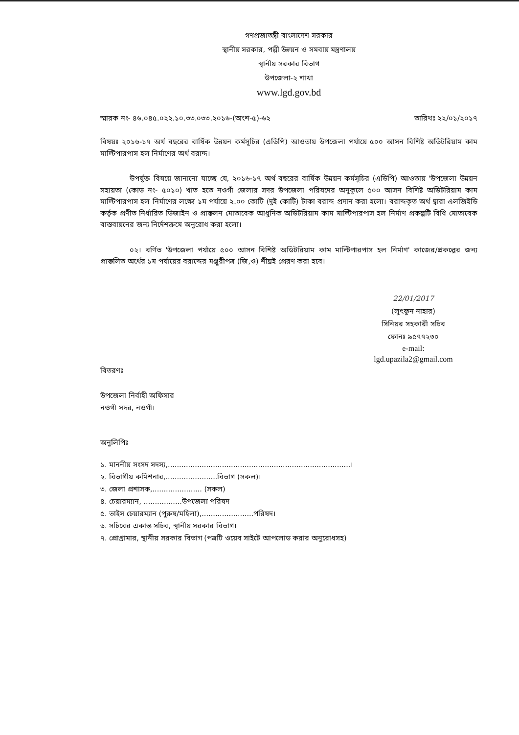গণপ্রজাতন্ত্রী বাংলাদেশ সরকার
স্থানীয় সরকার, পল্লী উন্নয়ন ও সমবায় মন্ত্রণালয়
স্থানীয় সরকার বিভাগ
উপজেলা-২ শাখা
www.lgd.gov.bd
স্মারক নং- ৪৬.০৪৫.০২২.১০.৩৩.০৩৩.২০১৬-(অংশ-৫)-৬২ তারিখঃ ২২/০১/২০১৭
বিষয়ঃ ২০১৬-১৭ অর্থ বছরের বার্ষিক উন্নয়ন কর্মসূচির (এডিপি) আওতায় উপজেলা পর্যায়ে ৫০০ আসন বিশিষ্ট অডিটরিয়াম কাম মাল্টিপারপাস হল নির্মাণের অর্থ বরাদ্দ।
উপর্যুক্ত বিষয়ে জানানো যাচ্ছে যে, ২০১৬-১৭ অর্থ বছরের বার্ষিক উন্নয়ন কর্মসূচির (এডিপি) আওতায় 'উপজেলা উন্নয়ন সহায়তা (কোড নং- ৫০১০) খাত হতে নওগাঁ জেলার সদর উপজেলা পরিষদের অনুকূলে ৫০০ আসন বিশিষ্ট অডিটরিয়াম কাম মাল্টিপারপাস হল নির্মাণের লক্ষ্যে ১ম পর্যায়ে ২.০০ কোটি (দুই কোটি) টাকা বরাদ্দ প্রদান করা হলো। বরাদ্দকৃত অর্থ দ্বারা এলজিইডি কর্তৃক প্রণীত নির্ধারিত ডিজাইন ও প্রাক্কলন মোতাবেক আধুনিক অডিটরিয়াম কাম মাল্টিপারপাস হল নির্মাণ প্রকল্পটি বিধি মোতাবেক বাস্তবায়নের জন্য নির্দেশক্রমে অনুরোধ করা হলো।
০২। বর্ণিত 'উপজেলা পর্যায়ে ৫০০ আসন বিশিষ্ট অডিটরিয়াম কাম মাল্টিপারপাস হল নির্মাণ' কাজের/প্রকল্পের জন্য প্রাক্কলিত অর্থের ১ম পর্যায়ের বরাদ্দের মঞ্জুরীপত্র (জি,ও) শীঘ্রই প্রেরণ করা হবে।
22/01/2017
(লুৎফুন নাহার)
সিনিয়র সহকারী সচিব
ফোনঃ ৯৫৭৭২৩০
e-mail:
lgd.upazila2@gmail.com
বিতরণঃ
উপজেলা নির্বাহী অফিসার
নওগাঁ সদর, নওগাঁ।
অনুলিপিঃ
১. মাননীয় সংসদ সদস্য,.................................................................................।
২. বিভাগীয় কমিশনার,.......................বিভাগ (সকল)।
৩. জেলা প্রশাসক,...................... (সকল)
৪. চেয়ারম্যান, .................উপজেলা পরিষদ
৫. ভাইস চেয়ারম্যান (পুরুষ/মহিলা),.......................পরিষদ।
৬. সচিবের একান্ত সচিব, স্থানীয় সরকার বিভাগ।
৭. প্রোগ্রামার, স্থানীয় সরকার বিভাগ (পত্রটি ওয়েব সাইটে আপলোড করার অনুরোধসহ)